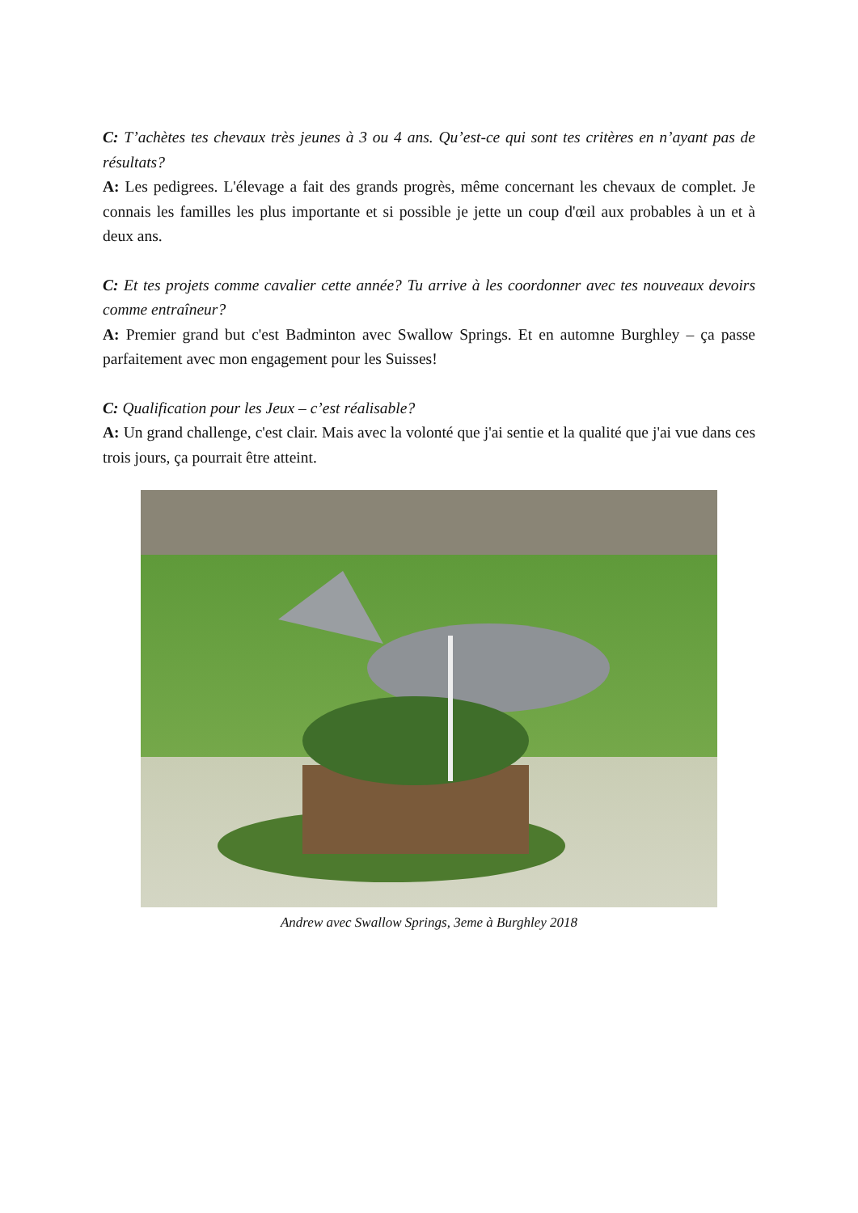C: T’achètes tes chevaux très jeunes à 3 ou 4 ans. Qu’est-ce qui sont tes critères en n’ayant pas de résultats?
A: Les pedigrees. L'élevage a fait des grands progrès, même concernant les chevaux de complet. Je connais les familles les plus importante et si possible je jette un coup d'œil aux probables à un et à deux ans.
C: Et tes projets comme cavalier cette année? Tu arrive à les coordonner avec tes nouveaux devoirs comme entraîneur?
A: Premier grand but c'est Badminton avec Swallow Springs. Et en automne Burghley – ça passe parfaitement avec mon engagement pour les Suisses!
C: Qualification pour les Jeux – c’est réalisable?
A: Un grand challenge, c'est clair. Mais avec la volonté que j'ai sentie et la qualité que j'ai vue dans ces trois jours, ça pourrait être atteint.
Andrew avec Swallow Springs, 3eme à Burghley 2018